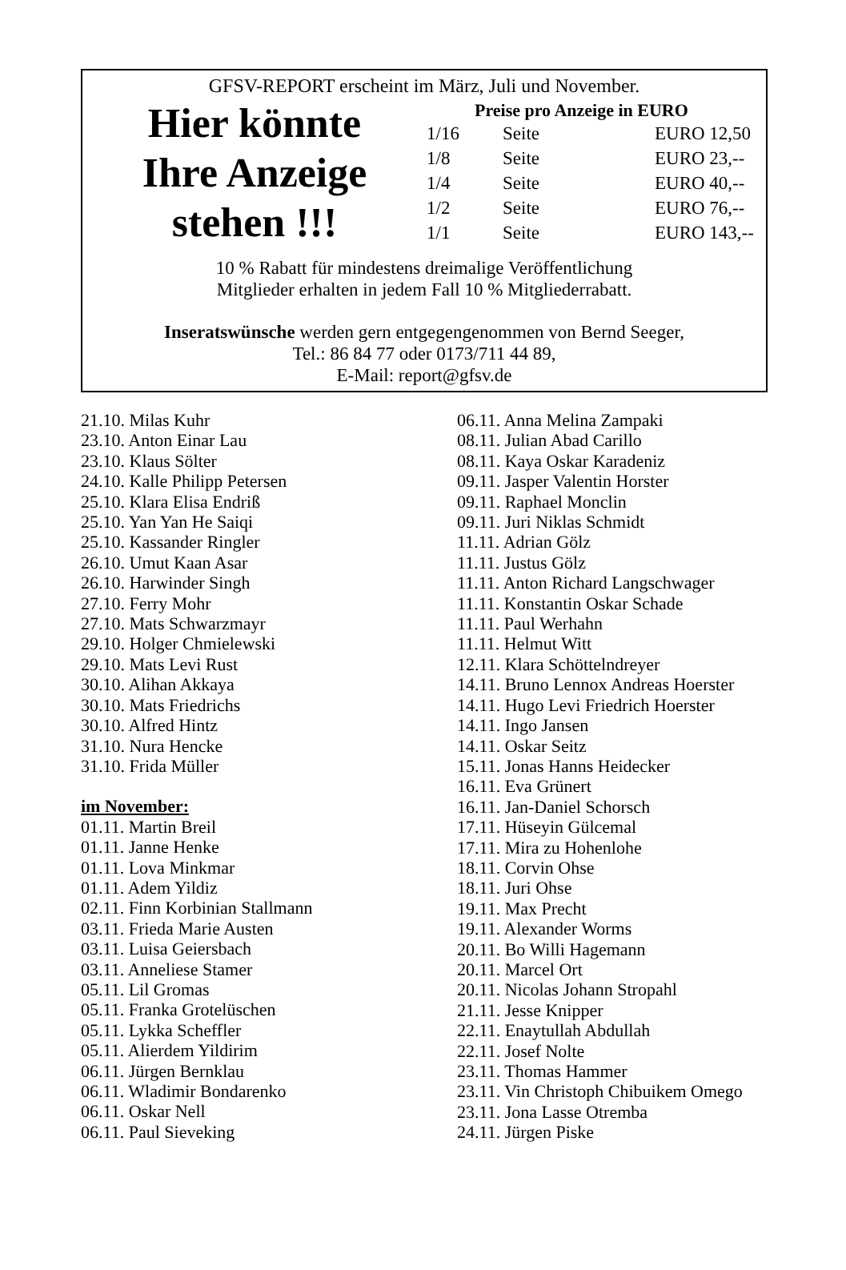GFSV-REPORT erscheint im März, Juli und November.
Hier könnte
Ihre Anzeige
stehen !!!
Preise pro Anzeige in EURO
| 1/16 | Seite | EURO 12,50 |
| 1/8 | Seite | EURO 23,-- |
| 1/4 | Seite | EURO 40,-- |
| 1/2 | Seite | EURO 76,-- |
| 1/1 | Seite | EURO 143,-- |
10 % Rabatt für mindestens dreimalige Veröffentlichung
Mitglieder erhalten in jedem Fall 10 % Mitgliederrabatt.
Inseratswünsche werden gern entgegengenommen von Bernd Seeger,
Tel.: 86 84 77 oder 0173/711 44 89,
E-Mail: report@gfsv.de
21.10. Milas Kuhr
23.10. Anton Einar Lau
23.10. Klaus Sölter
24.10. Kalle Philipp Petersen
25.10. Klara Elisa Endriß
25.10. Yan Yan He Saiqi
25.10. Kassander Ringler
26.10. Umut Kaan Asar
26.10. Harwinder Singh
27.10. Ferry Mohr
27.10. Mats Schwarzmayr
29.10. Holger Chmielewski
29.10. Mats Levi Rust
30.10. Alihan Akkaya
30.10. Mats Friedrichs
30.10. Alfred Hintz
31.10. Nura Hencke
31.10. Frida Müller
im November:
01.11. Martin Breil
01.11. Janne Henke
01.11. Lova Minkmar
01.11. Adem Yildiz
02.11. Finn Korbinian Stallmann
03.11. Frieda Marie Austen
03.11. Luisa Geiersbach
03.11. Anneliese Stamer
05.11. Lil Gromas
05.11. Franka Grotelüschen
05.11. Lykka Scheffler
05.11. Alierdem Yildirim
06.11. Jürgen Bernklau
06.11. Wladimir Bondarenko
06.11. Oskar Nell
06.11. Paul Sieveking
06.11. Anna Melina Zampaki
08.11. Julian Abad Carillo
08.11. Kaya Oskar Karadeniz
09.11. Jasper Valentin Horster
09.11. Raphael Monclin
09.11. Juri Niklas Schmidt
11.11. Adrian Gölz
11.11. Justus Gölz
11.11. Anton Richard Langschwager
11.11. Konstantin Oskar Schade
11.11. Paul Werhahn
11.11. Helmut Witt
12.11. Klara Schöttelndreyer
14.11. Bruno Lennox Andreas Hoerster
14.11. Hugo Levi Friedrich Hoerster
14.11. Ingo Jansen
14.11. Oskar Seitz
15.11. Jonas Hanns Heidecker
16.11. Eva Grünert
16.11. Jan-Daniel Schorsch
17.11. Hüseyin Gülcemal
17.11. Mira zu Hohenlohe
18.11. Corvin Ohse
18.11. Juri Ohse
19.11. Max Precht
19.11. Alexander Worms
20.11. Bo Willi Hagemann
20.11. Marcel Ort
20.11. Nicolas Johann Stropahl
21.11. Jesse Knipper
22.11. Enaytullah Abdullah
22.11. Josef Nolte
23.11. Thomas Hammer
23.11. Vin Christoph Chibuikem Omego
23.11. Jona Lasse Otremba
24.11. Jürgen Piske